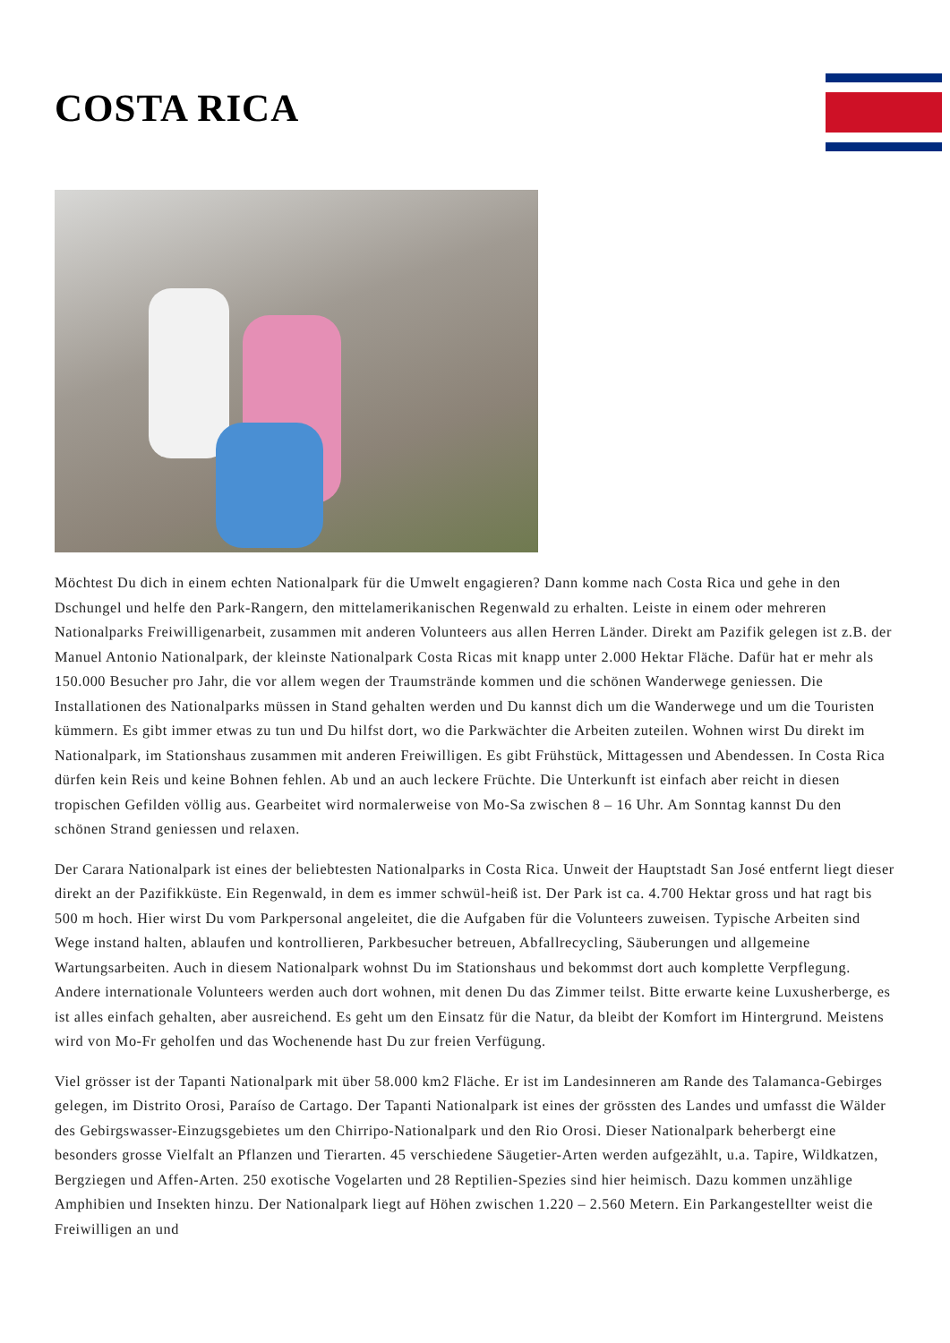COSTA RICA
Möchtest Du dich in einem echten Nationalpark für die Umwelt engagieren? Dann komme nach Costa Rica und gehe in den Dschungel und helfe den Park-Rangern, den mittelamerikanischen Regenwald zu erhalten. Leiste in einem oder mehreren Nationalparks Freiwilligenarbeit, zusammen mit anderen Volunteers aus allen Herren Länder. Direkt am Pazifik gelegen ist z.B. der Manuel Antonio Nationalpark, der kleinste Nationalpark Costa Ricas mit knapp unter 2.000 Hektar Fläche. Dafür hat er mehr als 150.000 Besucher pro Jahr, die vor allem wegen der Traumstrände kommen und die schönen Wanderwege geniessen. Die Installationen des Nationalparks müssen in Stand gehalten werden und Du kannst dich um die Wanderwege und um die Touristen kümmern. Es gibt immer etwas zu tun und Du hilfst dort, wo die Parkwächter die Arbeiten zuteilen. Wohnen wirst Du direkt im Nationalpark, im Stationshaus zusammen mit anderen Freiwilligen. Es gibt Frühstück, Mittagessen und Abendessen. In Costa Rica dürfen kein Reis und keine Bohnen fehlen. Ab und an auch leckere Früchte. Die Unterkunft ist einfach aber reicht in diesen tropischen Gefilden völlig aus. Gearbeitet wird normalerweise von Mo-Sa zwischen 8 – 16 Uhr. Am Sonntag kannst Du den schönen Strand geniessen und relaxen.
Der Carara Nationalpark ist eines der beliebtesten Nationalparks in Costa Rica. Unweit der Hauptstadt San José entfernt liegt dieser direkt an der Pazifikküste. Ein Regenwald, in dem es immer schwül-heiß ist. Der Park ist ca. 4.700 Hektar gross und hat ragt bis 500 m hoch. Hier wirst Du vom Parkpersonal angeleitet, die die Aufgaben für die Volunteers zuweisen. Typische Arbeiten sind Wege instand halten, ablaufen und kontrollieren, Parkbesucher betreuen, Abfallrecycling, Säuberungen und allgemeine Wartungsarbeiten. Auch in diesem Nationalpark wohnst Du im Stationshaus und bekommst dort auch komplette Verpflegung. Andere internationale Volunteers werden auch dort wohnen, mit denen Du das Zimmer teilst. Bitte erwarte keine Luxusherberge, es ist alles einfach gehalten, aber ausreichend. Es geht um den Einsatz für die Natur, da bleibt der Komfort im Hintergrund. Meistens wird von Mo-Fr geholfen und das Wochenende hast Du zur freien Verfügung.
Viel grösser ist der Tapanti Nationalpark mit über 58.000 km2 Fläche. Er ist im Landesinneren am Rande des Talamanca-Gebirges gelegen, im Distrito Orosi, Paraíso de Cartago. Der Tapanti Nationalpark ist eines der grössten des Landes und umfasst die Wälder des Gebirgswasser-Einzugsgebietes um den Chirripo-Nationalpark und den Rio Orosi. Dieser Nationalpark beherbergt eine besonders grosse Vielfalt an Pflanzen und Tierarten. 45 verschiedene Säugetier-Arten werden aufgezählt, u.a. Tapire, Wildkatzen, Bergziegen und Affen-Arten. 250 exotische Vogelarten und 28 Reptilien-Spezies sind hier heimisch. Dazu kommen unzählige Amphibien und Insekten hinzu. Der Nationalpark liegt auf Höhen zwischen 1.220 – 2.560 Metern. Ein Parkangestellter weist die Freiwilligen an und